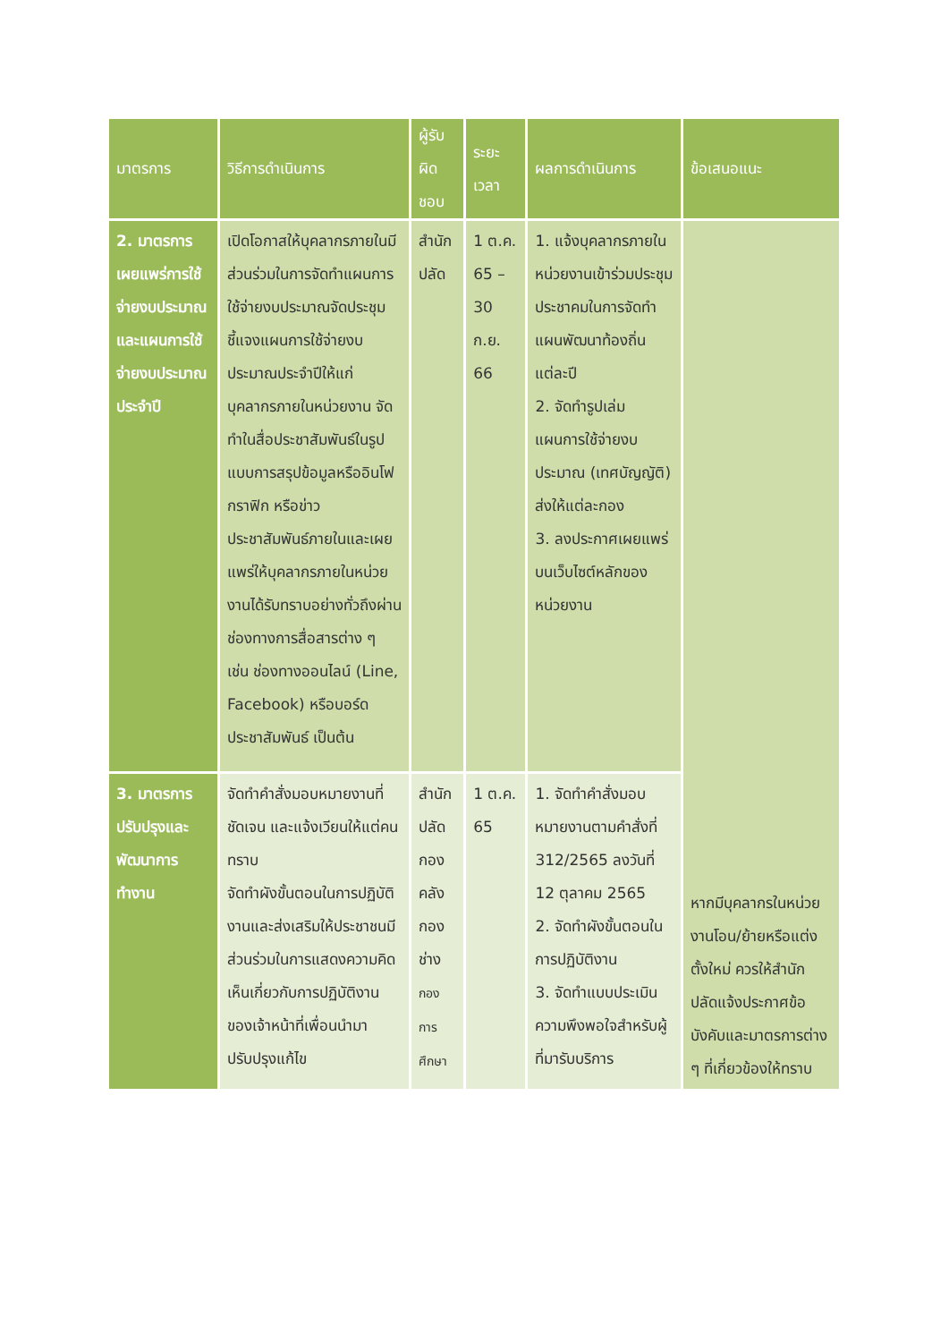| มาตรการ | วิธีการดำเนินการ | ผู้รับผิดชอบ | ระยะเวลา | ผลการดำเนินการ | ข้อเสนอแนะ |
| --- | --- | --- | --- | --- | --- |
| 2. มาตรการเผยแพร่การใช้จ่ายงบประมาณและแผนการใช้จ่ายงบประมาณประจำปี | เปิดโอกาสให้บุคลากรภายในมีส่วนร่วมในการจัดทำแผนการใช้จ่ายงบประมาณจัดประชุมชี้แจงแผนการใช้จ่ายงบประมาณประจำปีให้แก่บุคลากรภายในหน่วยงาน จัดทำในสื่อประชาสัมพันธ์ในรูปแบบการสรุปข้อมูลหรืออินโฟกราฟิก หรือข่าวประชาสัมพันธ์ภายในและเผยแพร่ให้บุคลากรภายในหน่วยงานได้รับทราบอย่างทั่วถึงผ่านช่องทางการสื่อสารต่าง ๆ เช่น ช่องทางออนไลน์ (Line, Facebook) หรือบอร์ดประชาสัมพันธ์ เป็นต้น | สำนักปลัด | 1 ต.ค. 65 – 30 ก.ย. 66 | 1. แจ้งบุคลากรภายในหน่วยงานเข้าร่วมประชุมประชาคมในการจัดทำแผนพัฒนาท้องถิ่นแต่ละปี 2. จัดทำรูปเล่มแผนการใช้จ่ายงบประมาณ (เทศบัญญัติ) ส่งให้แต่ละกอง 3. ลงประกาศเผยแพร่บนเว็บไซต์หลักของหน่วยงาน | หากมีบุคลากรในหน่วยงานโอน/ย้ายหรือแต่งตั้งใหม่ ควรให้สำนักปลัดแจ้งประกาศข้อบังคับและมาตรการต่าง ๆ ที่เกี่ยวข้องให้ทราบ |
| 3. มาตรการปรับปรุงและพัฒนาการทำงาน | จัดทำคำสั่งมอบหมายงานที่ชัดเจน และแจ้งเวียนให้แต่คนทราบ จัดทำผังขั้นตอนในการปฏิบัติงานและส่งเสริมให้ประชาชนมีส่วนร่วมในการแสดงความคิดเห็นเกี่ยวกับการปฏิบัติงานของเจ้าหน้าที่เพื่อนนำมาปรับปรุงแก้ไข | สำนักปลัด กองคลัง กองช่าง กองการศึกษา | 1 ต.ค. 65 | 1. จัดทำคำสั่งมอบหมายงานตามคำสั่งที่ 312/2565 ลงวันที่ 12 ตุลาคม 2565 2. จัดทำผังขั้นตอนในการปฏิบัติงาน 3. จัดทำแบบประเมินความพึงพอใจสำหรับผู้ที่มารับบริการ | |